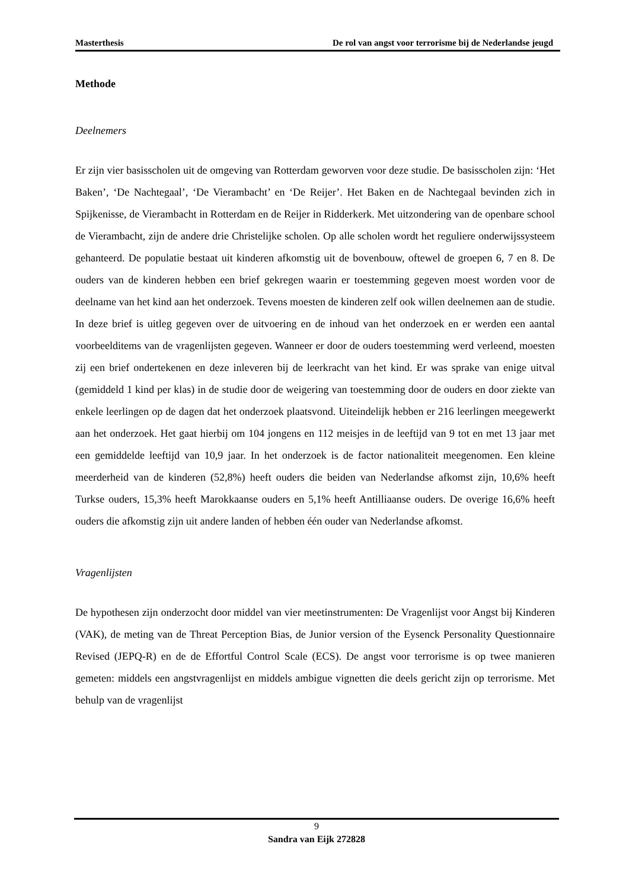Masterthesis De rol van angst voor terrorisme bij de Nederlandse jeugd
Methode
Deelnemers
Er zijn vier basisscholen uit de omgeving van Rotterdam geworven voor deze studie. De basisscholen zijn: ‘Het Baken’, ‘De Nachtegaal’, ‘De Vierambacht’ en ‘De Reijer’. Het Baken en de Nachtegaal bevinden zich in Spijkenisse, de Vierambacht in Rotterdam en de Reijer in Ridderkerk. Met uitzondering van de openbare school de Vierambacht, zijn de andere drie Christelijke scholen. Op alle scholen wordt het reguliere onderwijssysteem gehanteerd. De populatie bestaat uit kinderen afkomstig uit de bovenbouw, oftewel de groepen 6, 7 en 8. De ouders van de kinderen hebben een brief gekregen waarin er toestemming gegeven moest worden voor de deelname van het kind aan het onderzoek. Tevens moesten de kinderen zelf ook willen deelnemen aan de studie. In deze brief is uitleg gegeven over de uitvoering en de inhoud van het onderzoek en er werden een aantal voorbeelditems van de vragenlijsten gegeven. Wanneer er door de ouders toestemming werd verleend, moesten zij een brief ondertekenen en deze inleveren bij de leerkracht van het kind. Er was sprake van enige uitval (gemiddeld 1 kind per klas) in de studie door de weigering van toestemming door de ouders en door ziekte van enkele leerlingen op de dagen dat het onderzoek plaatsvond. Uiteindelijk hebben er 216 leerlingen meegewerkt aan het onderzoek. Het gaat hierbij om 104 jongens en 112 meisjes in de leeftijd van 9 tot en met 13 jaar met een gemiddelde leeftijd van 10,9 jaar. In het onderzoek is de factor nationaliteit meegenomen. Een kleine meerderheid van de kinderen (52,8%) heeft ouders die beiden van Nederlandse afkomst zijn, 10,6% heeft Turkse ouders, 15,3% heeft Marokkaanse ouders en 5,1% heeft Antilliaanse ouders. De overige 16,6% heeft ouders die afkomstig zijn uit andere landen of hebben één ouder van Nederlandse afkomst.
Vragenlijsten
De hypothesen zijn onderzocht door middel van vier meetinstrumenten: De Vragenlijst voor Angst bij Kinderen (VAK), de meting van de Threat Perception Bias, de Junior version of the Eysenck Personality Questionnaire Revised (JEPQ-R) en de de Effortful Control Scale (ECS). De angst voor terrorisme is op twee manieren gemeten: middels een angstvragenlijst en middels ambigue vignetten die deels gericht zijn op terrorisme. Met behulp van de vragenlijst
9
Sandra van Eijk 272828